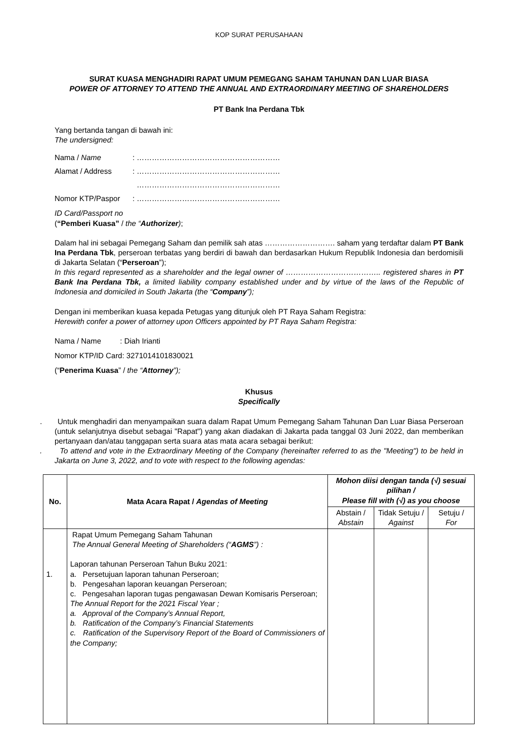KOP SURAT PERUSAHAAN
SURAT KUASA MENGHADIRI RAPAT UMUM PEMEGANG SAHAM TAHUNAN DAN LUAR BIASA
POWER OF ATTORNEY TO ATTEND THE ANNUAL AND EXTRAORDINARY MEETING OF SHAREHOLDERS
PT Bank Ina Perdana Tbk
Yang bertanda tangan di bawah ini:
The undersigned:
| Nama / Name | : ………………………………………………… |
| Alamat / Address | : ………………………………………………… |
| | ………………………………………………… |
| Nomor KTP/Paspor | : ………………………………………………… |
ID Card/Passport no
(“Pemberi Kuasa” / the “Authorizer);
Dalam hal ini sebagai Pemegang Saham dan pemilik sah atas ………………………. saham yang terdaftar dalam PT Bank Ina Perdana Tbk, perseroan terbatas yang berdiri di bawah dan berdasarkan Hukum Republik Indonesia dan berdomisili di Jakarta Selatan (“Perseroan”);
In this regard represented as a shareholder and the legal owner of ……………………………….. registered shares in PT Bank Ina Perdana Tbk, a limited liability company established under and by virtue of the laws of the Republic of Indonesia and domiciled in South Jakarta (the “Company”);
Dengan ini memberikan kuasa kepada Petugas yang ditunjuk oleh PT Raya Saham Registra:
Herewith confer a power of attorney upon Officers appointed by PT Raya Saham Registra:
Nama / Name : Diah Irianti
Nomor KTP/ID Card: 3271014101830021
(“Penerima Kuasa” / the “Attorney”);
Khusus
Specifically
. Untuk menghadiri dan menyampaikan suara dalam Rapat Umum Pemegang Saham Tahunan Dan Luar Biasa Perseroan (untuk selanjutnya disebut sebagai "Rapat") yang akan diadakan di Jakarta pada tanggal 03 Juni 2022, dan memberikan pertanyaan dan/atau tanggapan serta suara atas mata acara sebagai berikut:
. To attend and vote in the Extraordinary Meeting of the Company (hereinafter referred to as the "Meeting") to be held in Jakarta on June 3, 2022, and to vote with respect to the following agendas:
| No. | Mata Acara Rapat / Agendas of Meeting | Mohon diisi dengan tanda (√) sesuai pilihan / Please fill with (√) as you choose | | |
| --- | --- | --- | --- | --- |
| | | Abstain / Abstain | Tidak Setuju / Against | Setuju / For |
| 1. | Rapat Umum Pemegang Saham Tahunan The Annual General Meeting of Shareholders (“ AGMS ”) : Laporan tahunan Perseroan Tahun Buku 2021: a. Persetujuan laporan tahunan Perseroan; b. Pengesahan laporan keuangan Perseroan; c. Pengesahan laporan tugas pengawasan Dewan Komisaris Perseroan; The Annual Report for the 2021 Fiscal Year ; a. Approval of the Company’s Annual Report, b. Ratification of the Company’s Financial Statements c. Ratification of the Supervisory Report of the Board of Commissioners of the Company; | | | |